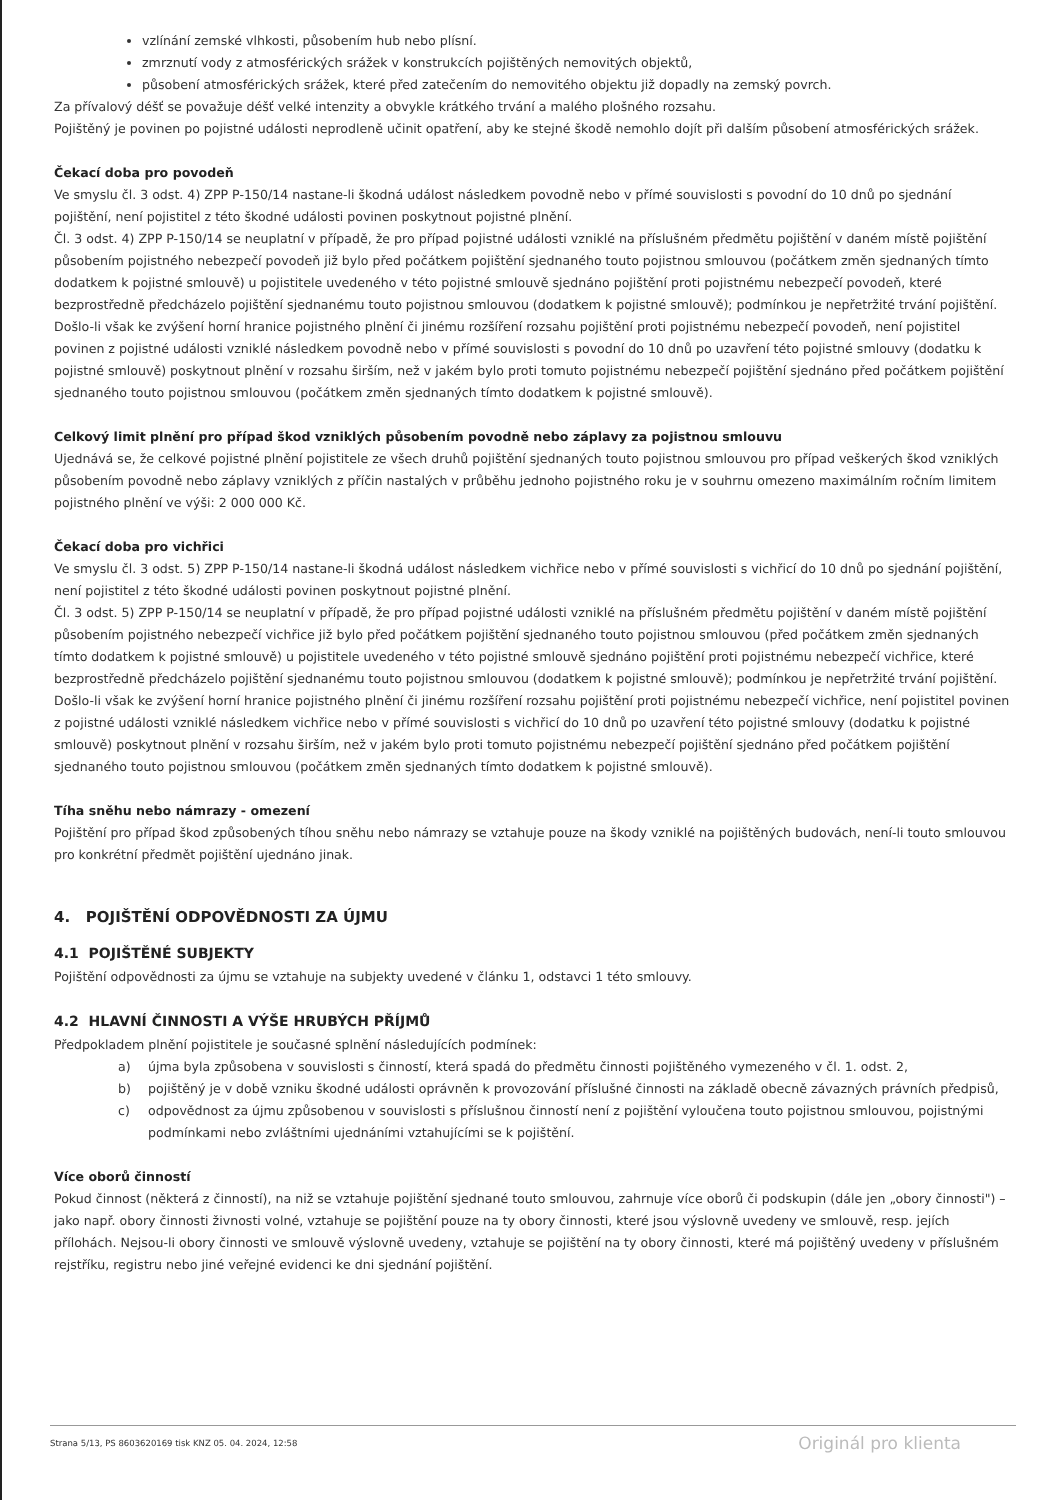vzlínání zemské vlhkosti, působením hub nebo plísní.
zmrznutí vody z atmosférických srážek v konstrukcích pojištěných nemovitých objektů,
působení atmosférických srážek, které před zatečením do nemovitého objektu již dopadly na zemský povrch.
Za přívalový déšť se považuje déšť velké intenzity a obvykle krátkého trvání a malého plošného rozsahu.
Pojištěný je povinen po pojistné události neprodleně učinit opatření, aby ke stejné škodě nemohlo dojít při dalším působení atmosférických srážek.
Čekací doba pro povodeň
Ve smyslu čl. 3 odst. 4) ZPP P-150/14 nastane-li škodná událost následkem povodně nebo v přímé souvislosti s povodní do 10 dnů po sjednání pojištění, není pojistitel z této škodné události povinen poskytnout pojistné plnění.
Čl. 3 odst. 4) ZPP P-150/14 se neuplatní v případě, že pro případ pojistné události vzniklé na příslušném předmětu pojištění v daném místě pojištění působením pojistného nebezpečí povodeň již bylo před počátkem pojištění sjednaného touto pojistnou smlouvou (počátkem změn sjednaných tímto dodatkem k pojistné smlouvě) u pojistitele uvedeného v této pojistné smlouvě sjednáno pojištění proti pojistnému nebezpečí povodeň, které bezprostředně předcházelo pojištění sjednanému touto pojistnou smlouvou (dodatkem k pojistné smlouvě); podmínkou je nepřetržité trvání pojištění.
Došlo-li však ke zvýšení horní hranice pojistného plnění či jinému rozšíření rozsahu pojištění proti pojistnému nebezpečí povodeň, není pojistitel povinen z pojistné události vzniklé následkem povodně nebo v přímé souvislosti s povodní do 10 dnů po uzavření této pojistné smlouvy (dodatku k pojistné smlouvě) poskytnout plnění v rozsahu širším, než v jakém bylo proti tomuto pojistnému nebezpečí pojištění sjednáno před počátkem pojištění sjednaného touto pojistnou smlouvou (počátkem změn sjednaných tímto dodatkem k pojistné smlouvě).
Celkový limit plnění pro případ škod vzniklých působením povodně nebo záplavy za pojistnou smlouvu
Ujednává se, že celkové pojistné plnění pojistitele ze všech druhů pojištění sjednaných touto pojistnou smlouvou pro případ veškerých škod vzniklých působením povodně nebo záplavy vzniklých z příčin nastalých v průběhu jednoho pojistného roku je v souhrnu omezeno maximálním ročním limitem pojistného plnění ve výši: 2 000 000 Kč.
Čekací doba pro vichřici
Ve smyslu čl. 3 odst. 5) ZPP P-150/14 nastane-li škodná událost následkem vichřice nebo v přímé souvislosti s vichřicí do 10 dnů po sjednání pojištění, není pojistitel z této škodné události povinen poskytnout pojistné plnění.
Čl. 3 odst. 5) ZPP P-150/14 se neuplatní v případě, že pro případ pojistné události vzniklé na příslušném předmětu pojištění v daném místě pojištění působením pojistného nebezpečí vichřice již bylo před počátkem pojištění sjednaného touto pojistnou smlouvou (před počátkem změn sjednaných tímto dodatkem k pojistné smlouvě) u pojistitele uvedeného v této pojistné smlouvě sjednáno pojištění proti pojistnému nebezpečí vichřice, které bezprostředně předcházelo pojištění sjednanému touto pojistnou smlouvou (dodatkem k pojistné smlouvě); podmínkou je nepřetržité trvání pojištění.
Došlo-li však ke zvýšení horní hranice pojistného plnění či jinému rozšíření rozsahu pojištění proti pojistnému nebezpečí vichřice, není pojistitel povinen z pojistné události vzniklé následkem vichřice nebo v přímé souvislosti s vichřicí do 10 dnů po uzavření této pojistné smlouvy (dodatku k pojistné smlouvě) poskytnout plnění v rozsahu širším, než v jakém bylo proti tomuto pojistnému nebezpečí pojištění sjednáno před počátkem pojištění sjednaného touto pojistnou smlouvou (počátkem změn sjednaných tímto dodatkem k pojistné smlouvě).
Tíha sněhu nebo námrazy - omezení
Pojištění pro případ škod způsobených tíhou sněhu nebo námrazy se vztahuje pouze na škody vzniklé na pojištěných budovách, není-li touto smlouvou pro konkrétní předmět pojištění ujednáno jinak.
4. POJIŠTĚNÍ ODPOVĚDNOSTI ZA ÚJMU
4.1 POJIŠTĚNÉ SUBJEKTY
Pojištění odpovědnosti za újmu se vztahuje na subjekty uvedené v článku 1, odstavci 1 této smlouvy.
4.2 HLAVNÍ ČINNOSTI A VÝŠE HRUBÝCH PŘÍJMŮ
Předpokladem plnění pojistitele je současné splnění následujících podmínek:
a) újma byla způsobena v souvislosti s činností, která spadá do předmětu činnosti pojištěného vymezeného v čl. 1. odst. 2,
b) pojištěný je v době vzniku škodné události oprávněn k provozování příslušné činnosti na základě obecně závazných právních předpisů,
c) odpovědnost za újmu způsobenou v souvislosti s příslušnou činností není z pojištění vyloučena touto pojistnou smlouvou, pojistnými podmínkami nebo zvláštními ujednáními vztahujícími se k pojištění.
Více oborů činností
Pokud činnost (některá z činností), na niž se vztahuje pojištění sjednané touto smlouvou, zahrnuje více oborů či podskupin (dále jen „obory činnosti") – jako např. obory činnosti živnosti volné, vztahuje se pojištění pouze na ty obory činnosti, které jsou výslovně uvedeny ve smlouvě, resp. jejích přílohách. Nejsou-li obory činnosti ve smlouvě výslovně uvedeny, vztahuje se pojištění na ty obory činnosti, které má pojištěný uvedeny v příslušném rejstříku, registru nebo jiné veřejné evidenci ke dni sjednání pojištění.
Strana 5/13, PS 8603620169 tisk KNZ 05. 04. 2024, 12:58 Originál pro klienta